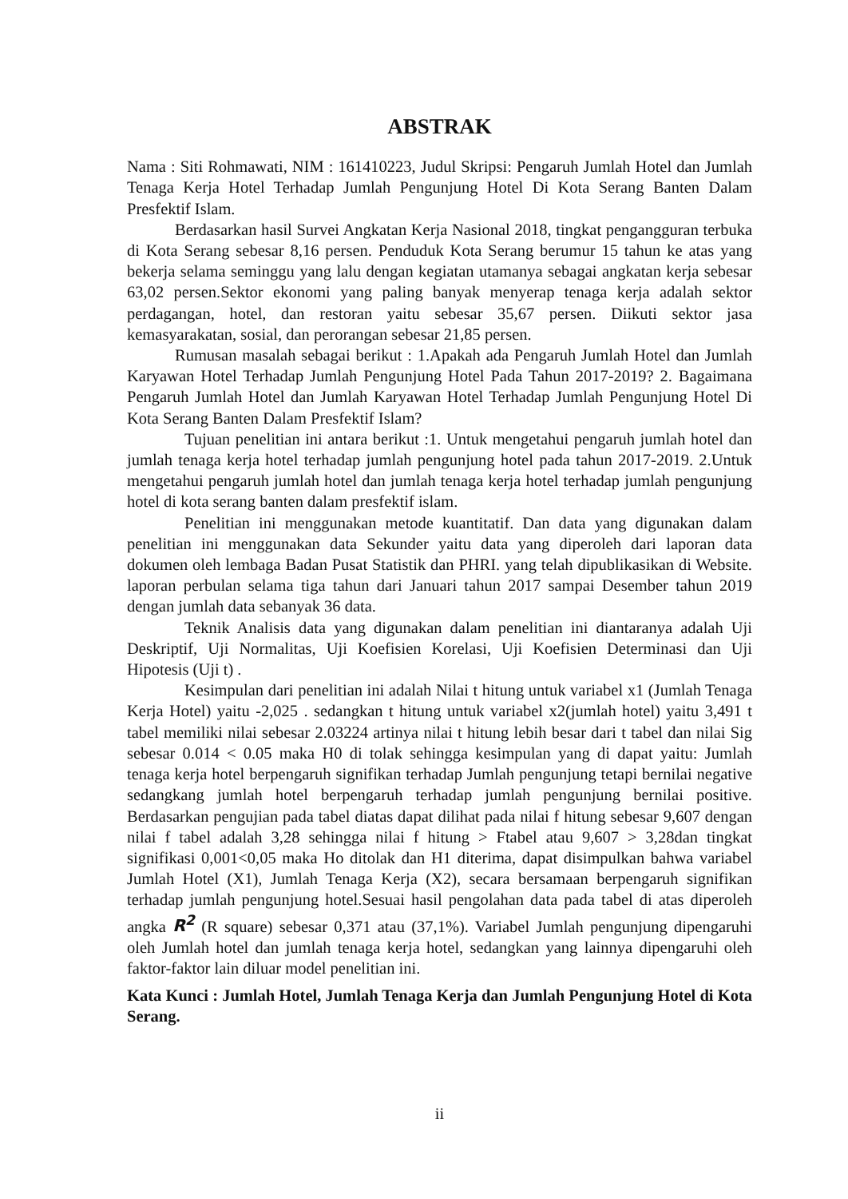ABSTRAK
Nama : Siti Rohmawati, NIM : 161410223, Judul Skripsi: Pengaruh Jumlah Hotel dan Jumlah Tenaga Kerja Hotel Terhadap Jumlah Pengunjung Hotel Di Kota Serang Banten Dalam Presfektif Islam.
Berdasarkan hasil Survei Angkatan Kerja Nasional 2018, tingkat pengangguran terbuka di Kota Serang sebesar 8,16 persen. Penduduk Kota Serang berumur 15 tahun ke atas yang bekerja selama seminggu yang lalu dengan kegiatan utamanya sebagai angkatan kerja sebesar 63,02 persen.Sektor ekonomi yang paling banyak menyerap tenaga kerja adalah sektor perdagangan, hotel, dan restoran yaitu sebesar 35,67 persen. Diikuti sektor jasa kemasyarakatan, sosial, dan perorangan sebesar 21,85 persen.
Rumusan masalah sebagai berikut : 1.Apakah ada Pengaruh Jumlah Hotel dan Jumlah Karyawan Hotel Terhadap Jumlah Pengunjung Hotel Pada Tahun 2017-2019? 2. Bagaimana Pengaruh Jumlah Hotel dan Jumlah Karyawan Hotel Terhadap Jumlah Pengunjung Hotel Di Kota Serang Banten Dalam Presfektif Islam?
Tujuan penelitian ini antara berikut :1. Untuk mengetahui pengaruh jumlah hotel dan jumlah tenaga kerja hotel terhadap jumlah pengunjung hotel pada tahun 2017-2019. 2.Untuk mengetahui pengaruh jumlah hotel dan jumlah tenaga kerja hotel terhadap jumlah pengunjung hotel di kota serang banten dalam presfektif islam.
Penelitian ini menggunakan metode kuantitatif. Dan data yang digunakan dalam penelitian ini menggunakan data Sekunder yaitu data yang diperoleh dari laporan data dokumen oleh lembaga Badan Pusat Statistik dan PHRI. yang telah dipublikasikan di Website. laporan perbulan selama tiga tahun dari Januari tahun 2017 sampai Desember tahun 2019 dengan jumlah data sebanyak 36 data.
Teknik Analisis data yang digunakan dalam penelitian ini diantaranya adalah Uji Deskriptif, Uji Normalitas, Uji Koefisien Korelasi, Uji Koefisien Determinasi dan Uji Hipotesis (Uji t) .
Kesimpulan dari penelitian ini adalah Nilai t hitung untuk variabel x1 (Jumlah Tenaga Kerja Hotel) yaitu -2,025 . sedangkan t hitung untuk variabel x2(jumlah hotel) yaitu 3,491 t tabel memiliki nilai sebesar 2.03224 artinya nilai t hitung lebih besar dari t tabel dan nilai Sig sebesar 0.014 < 0.05 maka H0 di tolak sehingga kesimpulan yang di dapat yaitu: Jumlah tenaga kerja hotel berpengaruh signifikan terhadap Jumlah pengunjung tetapi bernilai negative sedangkang jumlah hotel berpengaruh terhadap jumlah pengunjung bernilai positive. Berdasarkan pengujian pada tabel diatas dapat dilihat pada nilai f hitung sebesar 9,607 dengan nilai f tabel adalah 3,28 sehingga nilai f hitung > Ftabel atau 9,607 > 3,28dan tingkat signifikasi 0,001<0,05 maka Ho ditolak dan H1 diterima, dapat disimpulkan bahwa variabel Jumlah Hotel (X1), Jumlah Tenaga Kerja (X2), secara bersamaan berpengaruh signifikan terhadap jumlah pengunjung hotel.Sesuai hasil pengolahan data pada tabel di atas diperoleh angka R<sup>2</sup> (R square) sebesar 0,371 atau (37,1%). Variabel Jumlah pengunjung dipengaruhi oleh Jumlah hotel dan jumlah tenaga kerja hotel, sedangkan yang lainnya dipengaruhi oleh faktor-faktor lain diluar model penelitian ini.
Kata Kunci : Jumlah Hotel, Jumlah Tenaga Kerja dan Jumlah Pengunjung Hotel di Kota Serang.
ii